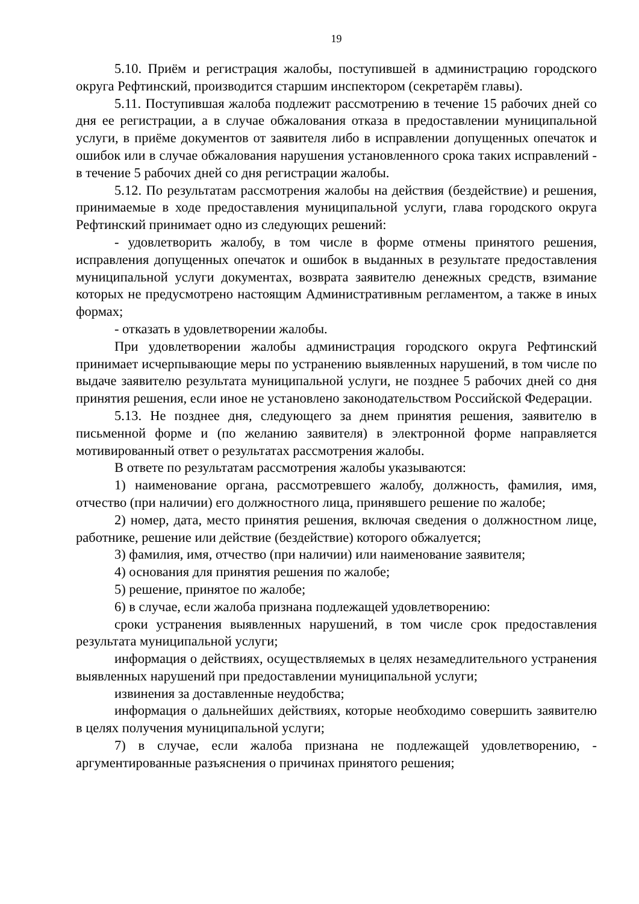19
5.10. Приём и регистрация жалобы, поступившей в администрацию городского округа Рефтинский, производится старшим инспектором (секретарём главы).
5.11. Поступившая жалоба подлежит рассмотрению в течение 15 рабочих дней со дня ее регистрации, а в случае обжалования отказа в предоставлении муниципальной услуги, в приёме документов от заявителя либо в исправлении допущенных опечаток и ошибок или в случае обжалования нарушения установленного срока таких исправлений - в течение 5 рабочих дней со дня регистрации жалобы.
5.12. По результатам рассмотрения жалобы на действия (бездействие) и решения, принимаемые в ходе предоставления муниципальной услуги, глава городского округа Рефтинский принимает одно из следующих решений:
- удовлетворить жалобу, в том числе в форме отмены принятого решения, исправления допущенных опечаток и ошибок в выданных в результате предоставления муниципальной услуги документах, возврата заявителю денежных средств, взимание которых не предусмотрено настоящим Административным регламентом, а также в иных формах;
- отказать в удовлетворении жалобы.
При удовлетворении жалобы администрация городского округа Рефтинский принимает исчерпывающие меры по устранению выявленных нарушений, в том числе по выдаче заявителю результата муниципальной услуги, не позднее 5 рабочих дней со дня принятия решения, если иное не установлено законодательством Российской Федерации.
5.13. Не позднее дня, следующего за днем принятия решения, заявителю в письменной форме и (по желанию заявителя) в электронной форме направляется мотивированный ответ о результатах рассмотрения жалобы.
В ответе по результатам рассмотрения жалобы указываются:
1) наименование органа, рассмотревшего жалобу, должность, фамилия, имя, отчество (при наличии) его должностного лица, принявшего решение по жалобе;
2) номер, дата, место принятия решения, включая сведения о должностном лице, работнике, решение или действие (бездействие) которого обжалуется;
3) фамилия, имя, отчество (при наличии) или наименование заявителя;
4) основания для принятия решения по жалобе;
5) решение, принятое по жалобе;
6) в случае, если жалоба признана подлежащей удовлетворению:
сроки устранения выявленных нарушений, в том числе срок предоставления результата муниципальной услуги;
информация о действиях, осуществляемых в целях незамедлительного устранения выявленных нарушений при предоставлении муниципальной услуги;
извинения за доставленные неудобства;
информация о дальнейших действиях, которые необходимо совершить заявителю в целях получения муниципальной услуги;
7) в случае, если жалоба признана не подлежащей удовлетворению, - аргументированные разъяснения о причинах принятого решения;